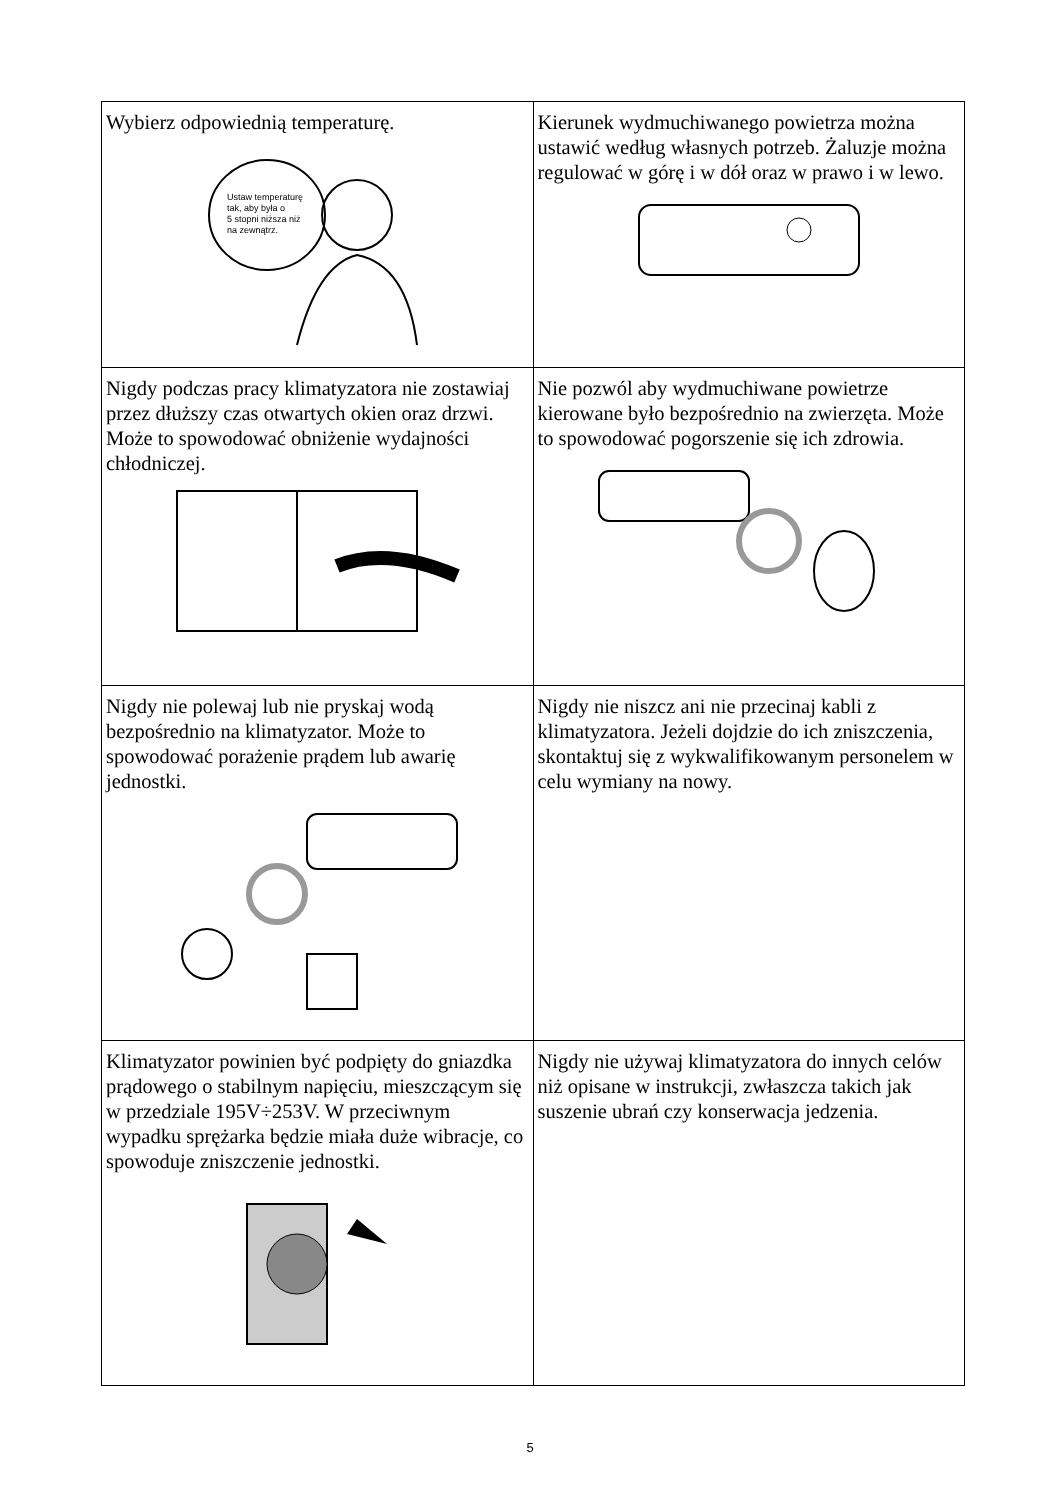| Wybierz odpowiednią temperaturę. Ustaw temperaturę tak, aby była o 5 stopni niższa niż na zewnątrz. | Kierunek wydmuchiwanego powietrza można ustawić według własnych potrzeb. Żaluzje można regulować w górę i w dół oraz w prawo i w lewo. |
| Nigdy podczas pracy klimatyzatora nie zostawiaj przez dłuższy czas otwartych okien oraz drzwi. Może to spowodować obniżenie wydajności chłodniczej. | Nie pozwól aby wydmuchiwane powietrze kierowane było bezpośrednio na zwierzęta. Może to spowodować pogorszenie się ich zdrowia. |
| Nigdy nie polewaj lub nie pryskaj wodą bezpośrednio na klimatyzator. Może to spowodować porażenie prądem lub awarię jednostki. | Nigdy nie niszcz ani nie przecinaj kabli z klimatyzatora. Jeżeli dojdzie do ich zniszczenia, skontaktuj się z wykwalifikowanym personelem w celu wymiany na nowy. |
| Klimatyzator powinien być podpięty do gniazdka prądowego o stabilnym napięciu, mieszczącym się w przedziale 195V÷253V. W przeciwnym wypadku sprężarka będzie miała duże wibracje, co spowoduje zniszczenie jednostki. | Nigdy nie używaj klimatyzatora do innych celów niż opisane w instrukcji, zwłaszcza takich jak suszenie ubrań czy konserwacja jedzenia. |
5